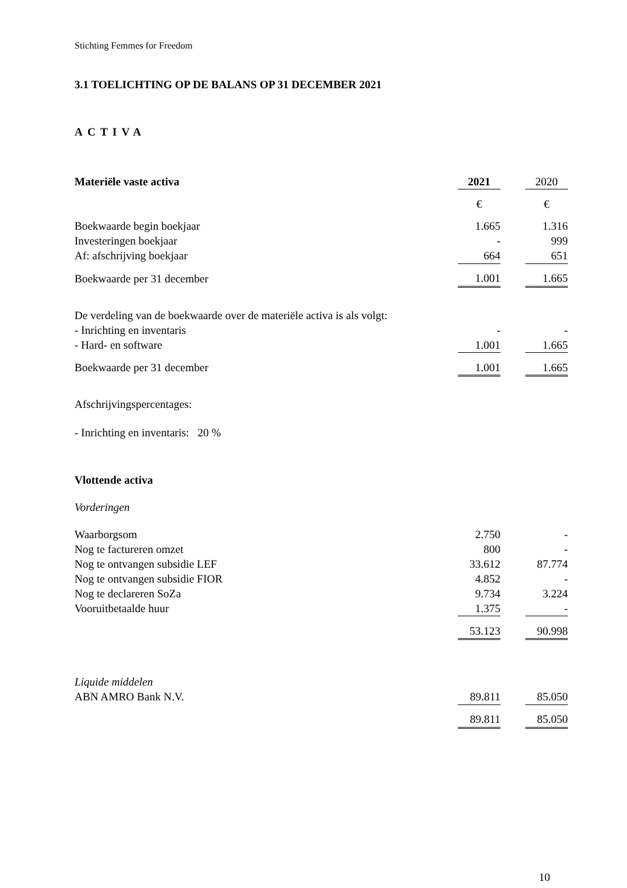Stichting Femmes for Freedom
3.1 TOELICHTING OP DE BALANS OP 31 DECEMBER 2021
ACTIVA
| Materiële vaste activa | 2021 | | 2020 |
| | € | | € |
| Boekwaarde begin boekjaar | 1.665 | | 1.316 |
| Investeringen boekjaar | - | | 999 |
| Af: afschrijving boekjaar | 664 | | 651 |
| Boekwaarde per 31 december | 1.001 | | 1.665 |
| De verdeling van de boekwaarde over de materiële activa is als volgt: | | | |
| - Inrichting en inventaris | - | | - |
| - Hard- en software | 1.001 | | 1.665 |
| Boekwaarde per 31 december | 1.001 | | 1.665 |
Afschrijvingspercentages:
- Inrichting en inventaris: 20 %
Vlottende activa
Vorderingen
| Waarborgsom | 2.750 | | - |
| Nog te factureren omzet | 800 | | - |
| Nog te ontvangen subsidie LEF | 33.612 | | 87.774 |
| Nog te ontvangen subsidie FIOR | 4.852 | | - |
| Nog te declareren SoZa | 9.734 | | 3.224 |
| Vooruitbetaalde huur | 1.375 | | - |
| | 53.123 | | 90.998 |
| Liquide middelen | | | |
| ABN AMRO Bank N.V. | 89.811 | | 85.050 |
| | 89.811 | | 85.050 |
10